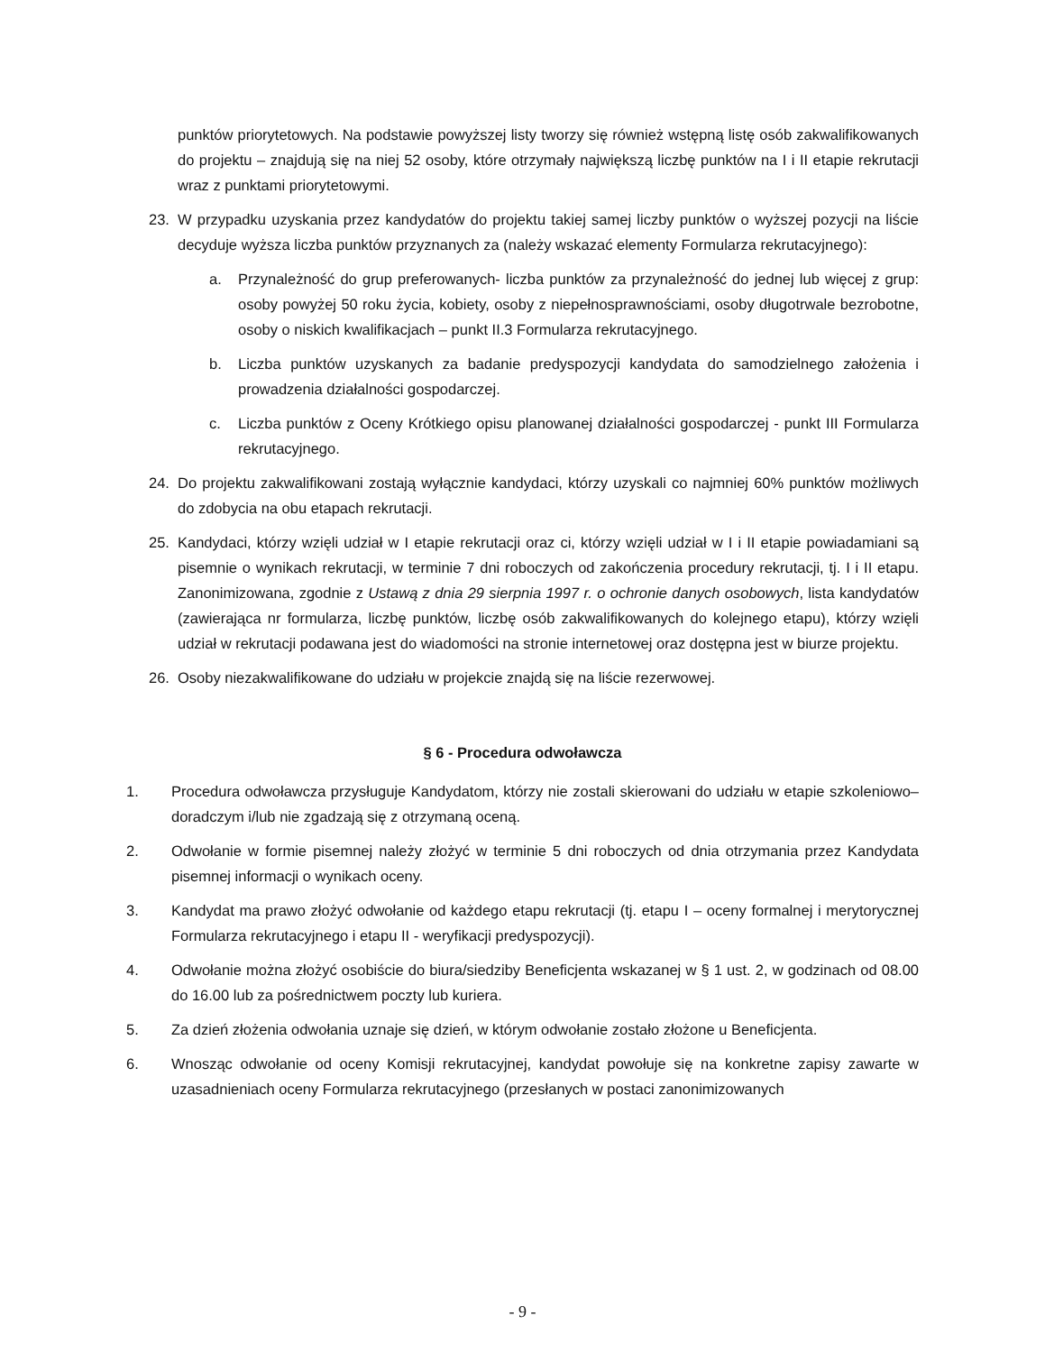punktów priorytetowych. Na podstawie powyższej listy tworzy się również wstępną listę osób zakwalifikowanych do projektu – znajdują się na niej 52 osoby, które otrzymały największą liczbę punktów na I i II etapie rekrutacji wraz z punktami priorytetowymi.
23. W przypadku uzyskania przez kandydatów do projektu takiej samej liczby punktów o wyższej pozycji na liście decyduje wyższa liczba punktów przyznanych za (należy wskazać elementy Formularza rekrutacyjnego):
a. Przynależność do grup preferowanych- liczba punktów za przynależność do jednej lub więcej z grup: osoby powyżej 50 roku życia, kobiety, osoby z niepełnosprawnościami, osoby długotrwale bezrobotne, osoby o niskich kwalifikacjach – punkt II.3 Formularza rekrutacyjnego.
b. Liczba punktów uzyskanych za badanie predyspozycji kandydata do samodzielnego założenia i prowadzenia działalności gospodarczej.
c. Liczba punktów z Oceny Krótkiego opisu planowanej działalności gospodarczej - punkt III Formularza rekrutacyjnego.
24. Do projektu zakwalifikowani zostają wyłącznie kandydaci, którzy uzyskali co najmniej 60% punktów możliwych do zdobycia na obu etapach rekrutacji.
25. Kandydaci, którzy wzięli udział w I etapie rekrutacji oraz ci, którzy wzięli udział w I i II etapie powiadamiani są pisemnie o wynikach rekrutacji, w terminie 7 dni roboczych od zakończenia procedury rekrutacji, tj. I i II etapu. Zanonimizowana, zgodnie z Ustawą z dnia 29 sierpnia 1997 r. o ochronie danych osobowych, lista kandydatów (zawierająca nr formularza, liczbę punktów, liczbę osób zakwalifikowanych do kolejnego etapu), którzy wzięli udział w rekrutacji podawana jest do wiadomości na stronie internetowej oraz dostępna jest w biurze projektu.
26. Osoby niezakwalifikowane do udziału w projekcie znajdą się na liście rezerwowej.
§ 6 - Procedura odwoławcza
1. Procedura odwoławcza przysługuje Kandydatom, którzy nie zostali skierowani do udziału w etapie szkoleniowo–doradczym i/lub nie zgadzają się z otrzymaną oceną.
2. Odwołanie w formie pisemnej należy złożyć w terminie 5 dni roboczych od dnia otrzymania przez Kandydata pisemnej informacji o wynikach oceny.
3. Kandydat ma prawo złożyć odwołanie od każdego etapu rekrutacji (tj. etapu I – oceny formalnej i merytorycznej Formularza rekrutacyjnego i etapu II - weryfikacji predyspozycji).
4. Odwołanie można złożyć osobiście do biura/siedziby Beneficjenta wskazanej w § 1 ust. 2, w godzinach od 08.00 do 16.00 lub za pośrednictwem poczty lub kuriera.
5. Za dzień złożenia odwołania uznaje się dzień, w którym odwołanie zostało złożone u Beneficjenta.
6. Wnosząc odwołanie od oceny Komisji rekrutacyjnej, kandydat powołuje się na konkretne zapisy zawarte w uzasadnieniach oceny Formularza rekrutacyjnego (przesłanych w postaci zanonimizowanych
- 9 -